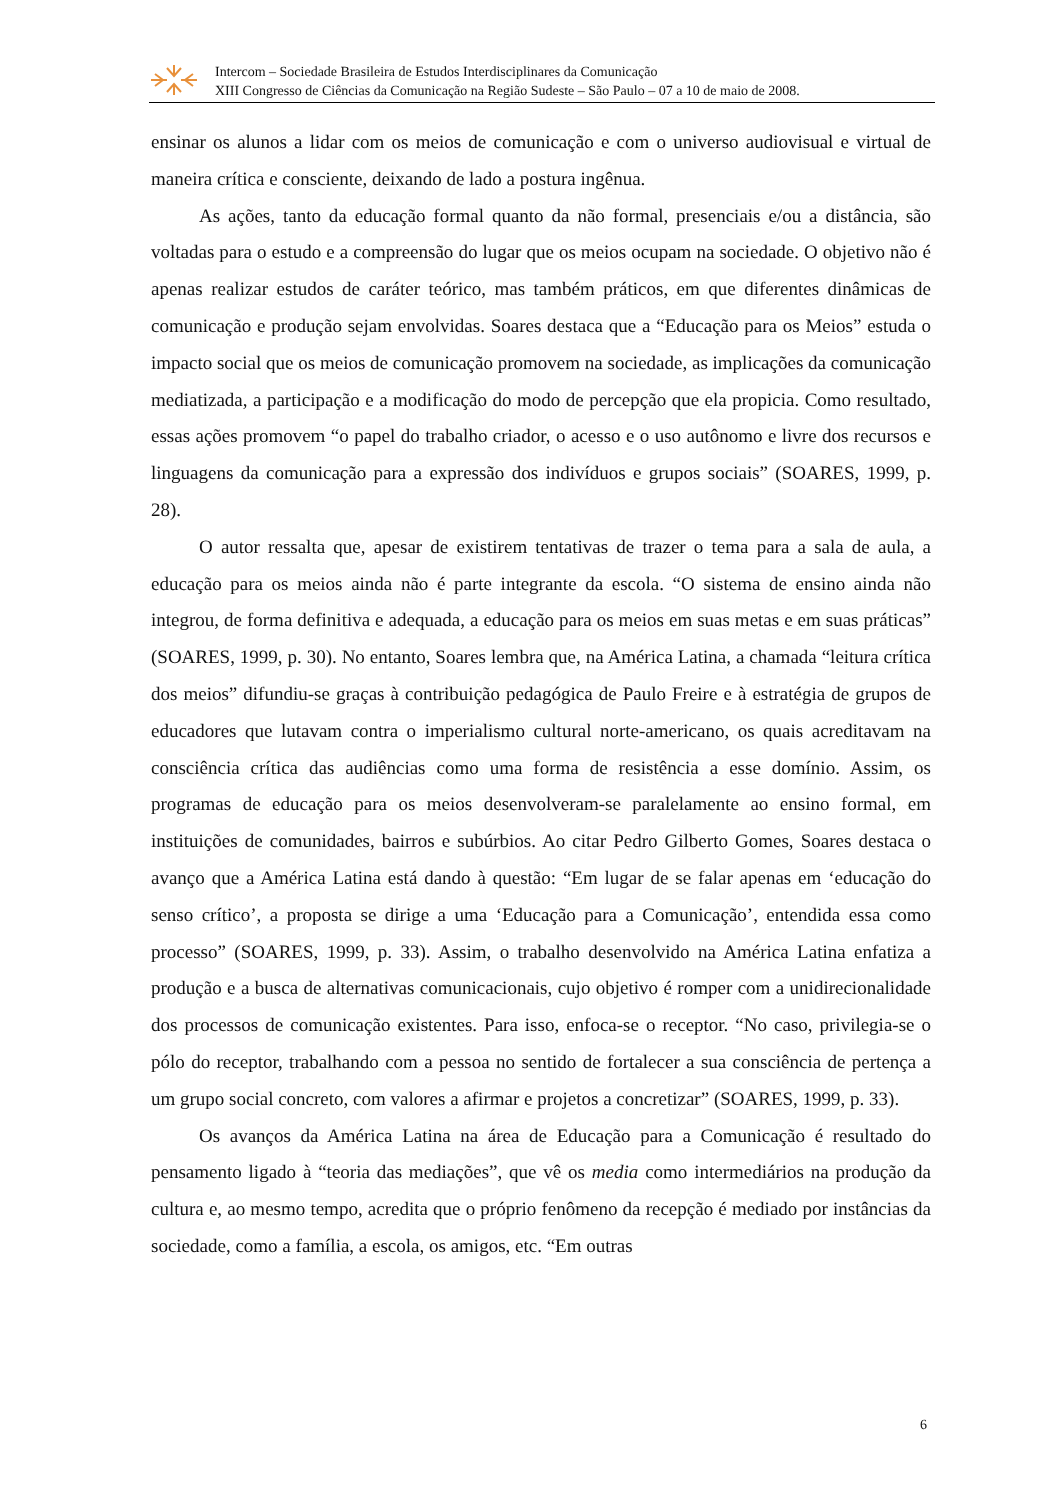Intercom – Sociedade Brasileira de Estudos Interdisciplinares da Comunicação
XIII Congresso de Ciências da Comunicação na Região Sudeste – São Paulo – 07 a 10 de maio de 2008.
ensinar os alunos a lidar com os meios de comunicação e com o universo audiovisual e virtual de maneira crítica e consciente, deixando de lado a postura ingênua.
As ações, tanto da educação formal quanto da não formal, presenciais e/ou a distância, são voltadas para o estudo e a compreensão do lugar que os meios ocupam na sociedade. O objetivo não é apenas realizar estudos de caráter teórico, mas também práticos, em que diferentes dinâmicas de comunicação e produção sejam envolvidas. Soares destaca que a “Educação para os Meios” estuda o impacto social que os meios de comunicação promovem na sociedade, as implicações da comunicação mediatizada, a participação e a modificação do modo de percepção que ela propicia. Como resultado, essas ações promovem “o papel do trabalho criador, o acesso e o uso autônomo e livre dos recursos e linguagens da comunicação para a expressão dos indivíduos e grupos sociais” (SOARES, 1999, p. 28).
O autor ressalta que, apesar de existirem tentativas de trazer o tema para a sala de aula, a educação para os meios ainda não é parte integrante da escola. “O sistema de ensino ainda não integrou, de forma definitiva e adequada, a educação para os meios em suas metas e em suas práticas” (SOARES, 1999, p. 30). No entanto, Soares lembra que, na América Latina, a chamada “leitura crítica dos meios” difundiu-se graças à contribuição pedagógica de Paulo Freire e à estratégia de grupos de educadores que lutavam contra o imperialismo cultural norte-americano, os quais acreditavam na consciência crítica das audiências como uma forma de resistência a esse domínio. Assim, os programas de educação para os meios desenvolveram-se paralelamente ao ensino formal, em instituições de comunidades, bairros e subúrbios. Ao citar Pedro Gilberto Gomes, Soares destaca o avanço que a América Latina está dando à questão: “Em lugar de se falar apenas em ‘educação do senso crítico’, a proposta se dirige a uma ‘Educação para a Comunicação’, entendida essa como processo” (SOARES, 1999, p. 33). Assim, o trabalho desenvolvido na América Latina enfatiza a produção e a busca de alternativas comunicacionais, cujo objetivo é romper com a unidirecionalidade dos processos de comunicação existentes. Para isso, enfoca-se o receptor. “No caso, privilegia-se o pólo do receptor, trabalhando com a pessoa no sentido de fortalecer a sua consciência de pertença a um grupo social concreto, com valores a afirmar e projetos a concretizar” (SOARES, 1999, p. 33).
Os avanços da América Latina na área de Educação para a Comunicação é resultado do pensamento ligado à “teoria das mediações”, que vê os media como intermediários na produção da cultura e, ao mesmo tempo, acredita que o próprio fenômeno da recepção é mediado por instâncias da sociedade, como a família, a escola, os amigos, etc. “Em outras
6